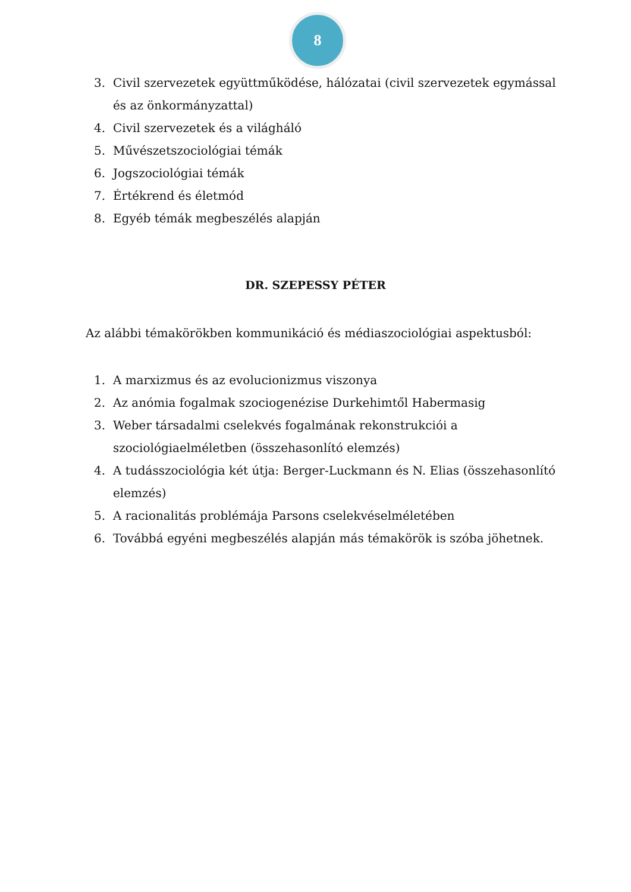8
3. Civil szervezetek együttműködése, hálózatai (civil szervezetek egymással és az önkormányzattal)
4. Civil szervezetek és a világháló
5. Művészetszociológiai témák
6. Jogszociológiai témák
7. Értékrend és életmód
8. Egyéb témák megbeszélés alapján
DR. SZEPESSY PÉTER
Az alábbi témakörökben kommunikáció és médiaszociológiai aspektusból:
1. A marxizmus és az evolucionizmus viszonya
2. Az anómia fogalmak szociogenézise Durkehimtől Habermasig
3. Weber társadalmi cselekvés fogalmának rekonstrukciói a szociológiaelméletben (összehasonlító elemzés)
4. A tudásszociológia két útja: Berger-Luckmann és N. Elias (összehasonlító elemzés)
5. A racionalitás problémája Parsons cselekvéselméletében
6. Továbbá egyéni megbeszélés alapján más témakörök is szóba jöhetnek.